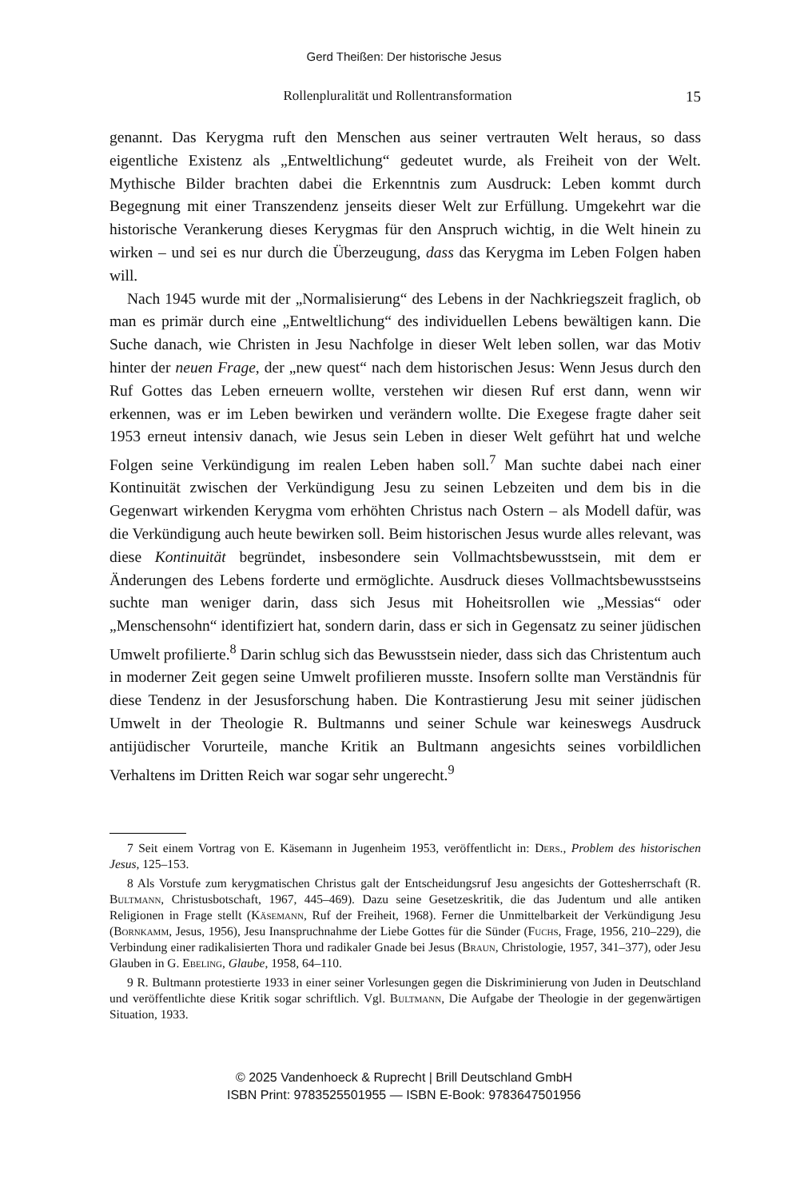Gerd Theißen: Der historische Jesus
Rollenpluralität und Rollentransformation 15
genannt. Das Kerygma ruft den Menschen aus seiner vertrauten Welt heraus, so dass eigentliche Existenz als „Entweltlichung“ gedeutet wurde, als Freiheit von der Welt. Mythische Bilder brachten dabei die Erkenntnis zum Ausdruck: Leben kommt durch Begegnung mit einer Transzendenz jenseits dieser Welt zur Erfüllung. Umgekehrt war die historische Verankerung dieses Kerygmas für den Anspruch wichtig, in die Welt hinein zu wirken – und sei es nur durch die Überzeugung, dass das Kerygma im Leben Folgen haben will.
Nach 1945 wurde mit der „Normalisierung“ des Lebens in der Nachkriegszeit fraglich, ob man es primär durch eine „Entweltlichung“ des individuellen Lebens bewältigen kann. Die Suche danach, wie Christen in Jesu Nachfolge in dieser Welt leben sollen, war das Motiv hinter der neuen Frage, der „new quest“ nach dem historischen Jesus: Wenn Jesus durch den Ruf Gottes das Leben erneuern wollte, verstehen wir diesen Ruf erst dann, wenn wir erkennen, was er im Leben bewirken und verändern wollte. Die Exegese fragte daher seit 1953 erneut intensiv danach, wie Jesus sein Leben in dieser Welt geführt hat und welche Folgen seine Verkündigung im realen Leben haben soll.<sup>7</sup> Man suchte dabei nach einer Kontinuität zwischen der Verkündigung Jesu zu seinen Lebzeiten und dem bis in die Gegenwart wirkenden Kerygma vom erhöhten Christus nach Ostern – als Modell dafür, was die Verkündigung auch heute bewirken soll. Beim historischen Jesus wurde alles relevant, was diese Kontinuität begründet, insbesondere sein Vollmachtsbewusstsein, mit dem er Änderungen des Lebens forderte und ermöglichte. Ausdruck dieses Vollmachtsbewusstseins suchte man weniger darin, dass sich Jesus mit Hoheitsrollen wie „Messias“ oder „Menschensohn“ identifiziert hat, sondern darin, dass er sich in Gegensatz zu seiner jüdischen Umwelt profilierte.<sup>8</sup> Darin schlug sich das Bewusstsein nieder, dass sich das Christentum auch in moderner Zeit gegen seine Umwelt profilieren musste. Insofern sollte man Verständnis für diese Tendenz in der Jesusforschung haben. Die Kontrastierung Jesu mit seiner jüdischen Umwelt in der Theologie R. Bultmanns und seiner Schule war keineswegs Ausdruck antijüdischer Vorurteile, manche Kritik an Bultmann angesichts seines vorbildlichen Verhaltens im Dritten Reich war sogar sehr ungerecht.<sup>9</sup>
7 Seit einem Vortrag von E. Käsemann in Jugenheim 1953, veröffentlicht in: Ders., Problem des historischen Jesus, 125–153.
8 Als Vorstufe zum kerygmatischen Christus galt der Entscheidungsruf Jesu angesichts der Gottesherrschaft (R. Bultmann, Christusbotschaft, 1967, 445–469). Dazu seine Gesetzeskritik, die das Judentum und alle antiken Religionen in Frage stellt (Käsemann, Ruf der Freiheit, 1968). Ferner die Unmittelbarkeit der Verkündigung Jesu (Bornkamm, Jesus, 1956), Jesu Inanspruchnahme der Liebe Gottes für die Sünder (Fuchs, Frage, 1956, 210–229), die Verbindung einer radikalisierten Thora und radikaler Gnade bei Jesus (Braun, Christologie, 1957, 341–377), oder Jesu Glauben in G. Ebeling, Glaube, 1958, 64–110.
9 R. Bultmann protestierte 1933 in einer seiner Vorlesungen gegen die Diskriminierung von Juden in Deutschland und veröffentlichte diese Kritik sogar schriftlich. Vgl. Bultmann, Die Aufgabe der Theologie in der gegenwärtigen Situation, 1933.
© 2025 Vandenhoeck & Ruprecht | Brill Deutschland GmbH
ISBN Print: 9783525501955 — ISBN E-Book: 9783647501956